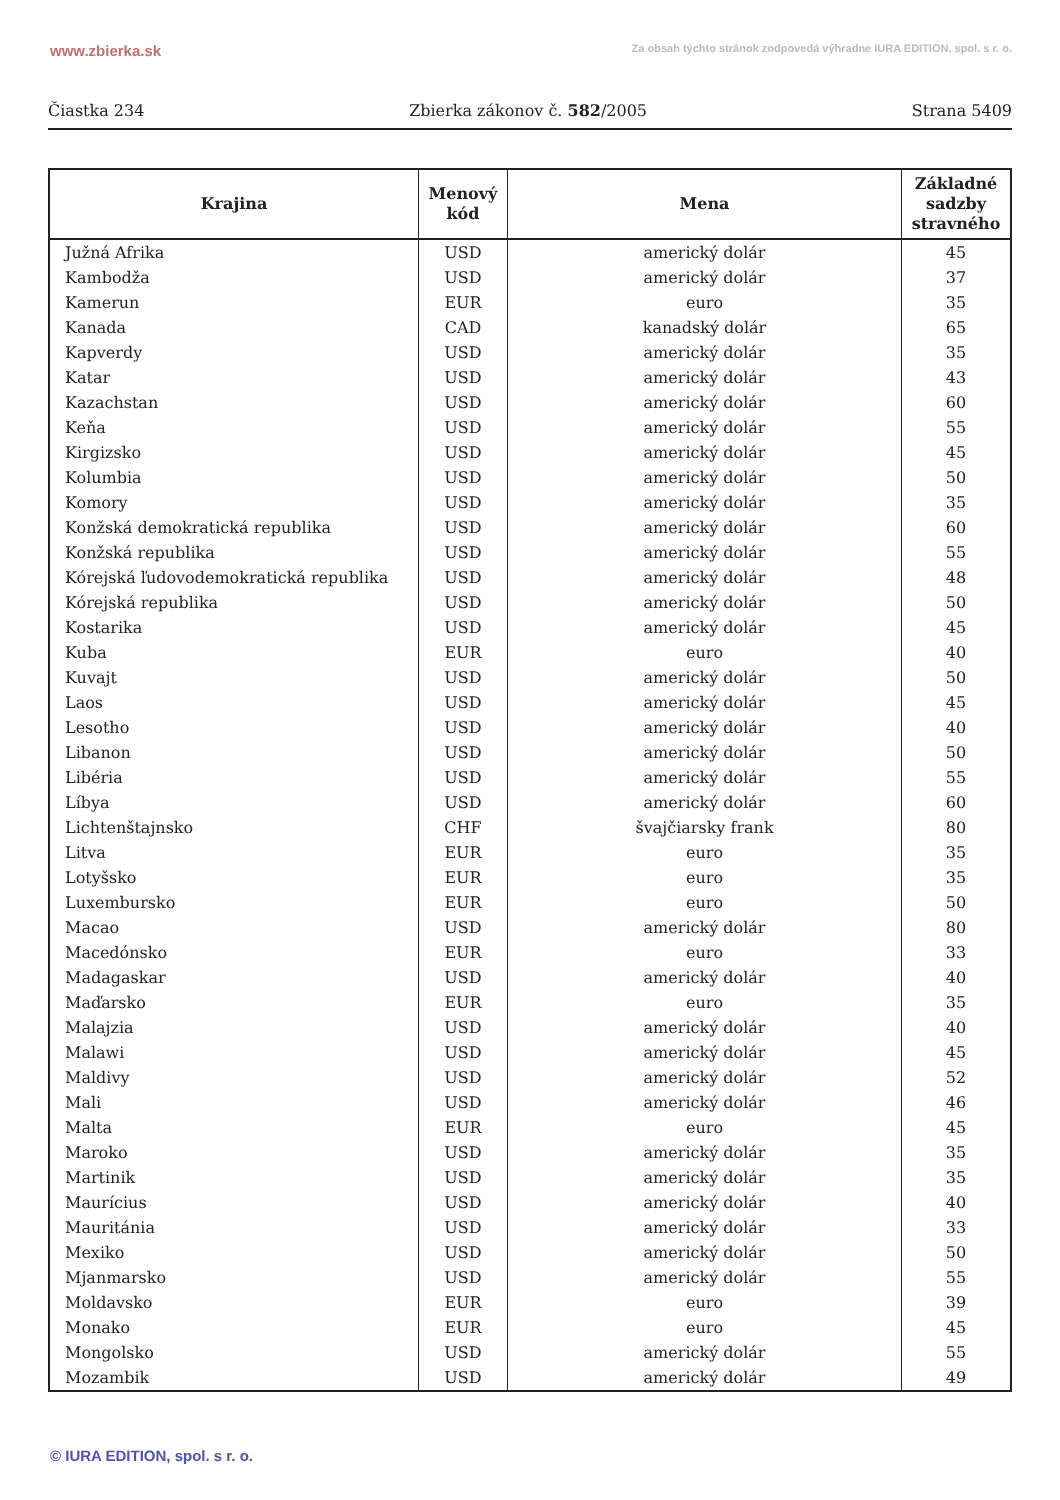www.zbierka.sk Za obsah týchto stránok zodpovedá výhradne IURA EDITION, spol. s r. o.
Čiastka 234 Zbierka zákonov č. 582/2005 Strana 5409
| Krajina | Menový kód | Mena | Základné sadzby stravného |
| --- | --- | --- | --- |
| Južná Afrika | USD | americký dolár | 45 |
| Kambodža | USD | americký dolár | 37 |
| Kamerun | EUR | euro | 35 |
| Kanada | CAD | kanadský dolár | 65 |
| Kapverdy | USD | americký dolár | 35 |
| Katar | USD | americký dolár | 43 |
| Kazachstan | USD | americký dolár | 60 |
| Keňa | USD | americký dolár | 55 |
| Kirgizsko | USD | americký dolár | 45 |
| Kolumbia | USD | americký dolár | 50 |
| Komory | USD | americký dolár | 35 |
| Konžská demokratická republika | USD | americký dolár | 60 |
| Konžská republika | USD | americký dolár | 55 |
| Kórejská ľudovodemokratická republika | USD | americký dolár | 48 |
| Kórejská republika | USD | americký dolár | 50 |
| Kostarika | USD | americký dolár | 45 |
| Kuba | EUR | euro | 40 |
| Kuvajt | USD | americký dolár | 50 |
| Laos | USD | americký dolár | 45 |
| Lesotho | USD | americký dolár | 40 |
| Libanon | USD | americký dolár | 50 |
| Libéria | USD | americký dolár | 55 |
| Líbya | USD | americký dolár | 60 |
| Lichtenštajnsko | CHF | švajčiarsky frank | 80 |
| Litva | EUR | euro | 35 |
| Lotyšsko | EUR | euro | 35 |
| Luxembursko | EUR | euro | 50 |
| Macao | USD | americký dolár | 80 |
| Macedónsko | EUR | euro | 33 |
| Madagaskar | USD | americký dolár | 40 |
| Maďarsko | EUR | euro | 35 |
| Malajzia | USD | americký dolár | 40 |
| Malawi | USD | americký dolár | 45 |
| Maldivy | USD | americký dolár | 52 |
| Mali | USD | americký dolár | 46 |
| Malta | EUR | euro | 45 |
| Maroko | USD | americký dolár | 35 |
| Martinik | USD | americký dolár | 35 |
| Maurícius | USD | americký dolár | 40 |
| Mauritánia | USD | americký dolár | 33 |
| Mexiko | USD | americký dolár | 50 |
| Mjanmarsko | USD | americký dolár | 55 |
| Moldavsko | EUR | euro | 39 |
| Monako | EUR | euro | 45 |
| Mongolsko | USD | americký dolár | 55 |
| Mozambik | USD | americký dolár | 49 |
© IURA EDITION, spol. s r. o.